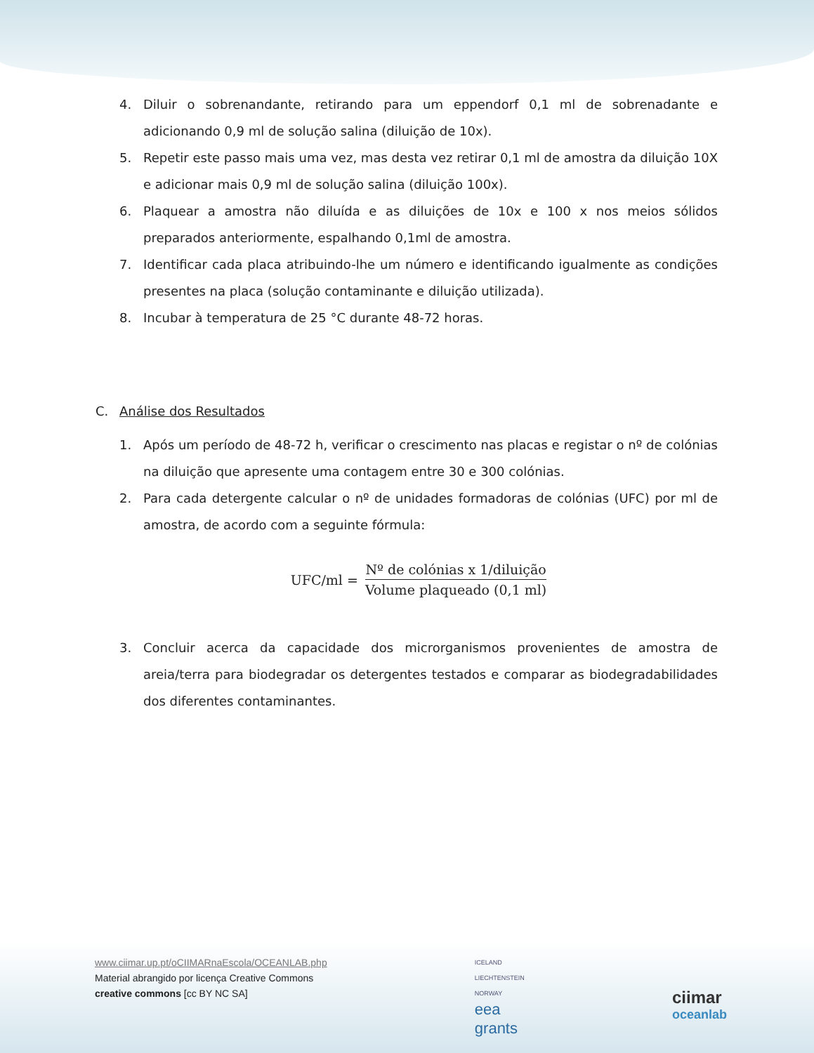4. Diluir o sobrenandante, retirando para um eppendorf 0,1 ml de sobrenadante e adicionando 0,9 ml de solução salina (diluição de 10x).
5. Repetir este passo mais uma vez, mas desta vez retirar 0,1 ml de amostra da diluição 10X e adicionar mais 0,9 ml de solução salina (diluição 100x).
6. Plaquear a amostra não diluída e as diluições de 10x e 100 x nos meios sólidos preparados anteriormente, espalhando 0,1ml de amostra.
7. Identificar cada placa atribuindo-lhe um número e identificando igualmente as condições presentes na placa (solução contaminante e diluição utilizada).
8. Incubar à temperatura de 25 °C durante 48-72 horas.
C. Análise dos Resultados
1. Após um período de 48-72 h, verificar o crescimento nas placas e registar o nº de colónias na diluição que apresente uma contagem entre 30 e 300 colónias.
2. Para cada detergente calcular o nº de unidades formadoras de colónias (UFC) por ml de amostra, de acordo com a seguinte fórmula:
UFC/ml = Nº de colónias x 1/diluição Volume plaqueado (0,1 ml)
3. Concluir acerca da capacidade dos microrganismos provenientes de amostra de areia/terra para biodegradar os detergentes testados e comparar as biodegradabilidades dos diferentes contaminantes.
www.ciimar.up.pt/oCIIMARnaEscola/OCEANLAB.php
Material abrangido por licença Creative Commons
creative commons [cc BY NC SA]
ICELAND
LIECHTENSTEIN
NORWAY
eea
grants
ciimar
oceanlab